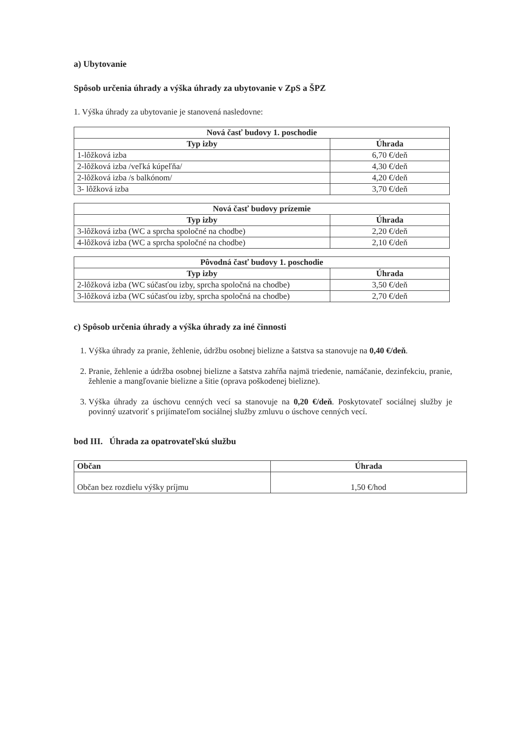a) Ubytovanie
Spôsob určenia úhrady a výška úhrady za ubytovanie v ZpS a ŠPZ
1. Výška úhrady za ubytovanie je stanovená nasledovne:
| Nová časť budovy 1. poschodie | |
| --- | --- |
| Typ izby | Úhrada |
| 1-lôžková izba | 6,70 €/deň |
| 2-lôžková izba /veľká kúpeľňa/ | 4,30 €/deň |
| 2-lôžková izba /s balkónom/ | 4,20 €/deň |
| 3- lôžková izba | 3,70 €/deň |
| Nová časť budovy prízemie | |
| --- | --- |
| Typ izby | Úhrada |
| 3-lôžková izba (WC a sprcha spoločné na chodbe) | 2,20 €/deň |
| 4-lôžková izba (WC a sprcha spoločné na chodbe) | 2,10 €/deň |
| Pôvodná časť budovy 1. poschodie | |
| --- | --- |
| Typ izby | Úhrada |
| 2-lôžková izba (WC súčasťou izby, sprcha spoločná na chodbe) | 3,50 €/deň |
| 3-lôžková izba (WC súčasťou izby, sprcha spoločná na chodbe) | 2,70 €/deň |
c) Spôsob určenia úhrady a výška úhrady za iné činnosti
1. Výška úhrady za pranie, žehlenie, údržbu osobnej bielizne a šatstva sa stanovuje na 0,40 €/deň.
2. Pranie, žehlenie a údržba osobnej bielizne a šatstva zahŕňa najmä triedenie, namáčanie, dezinfekciu, pranie, žehlenie a mangľovanie bielizne a šitie (oprava poškodenej bielizne).
3. Výška úhrady za úschovu cenných vecí sa stanovuje na 0,20 €/deň. Poskytovateľ sociálnej služby je povinný uzatvoriť s prijímateľom sociálnej služby zmluvu o úschove cenných vecí.
bod III. Úhrada za opatrovateľskú službu
| Občan | Úhrada |
| --- | --- |
| Občan bez rozdielu výšky príjmu | 1,50 €/hod |